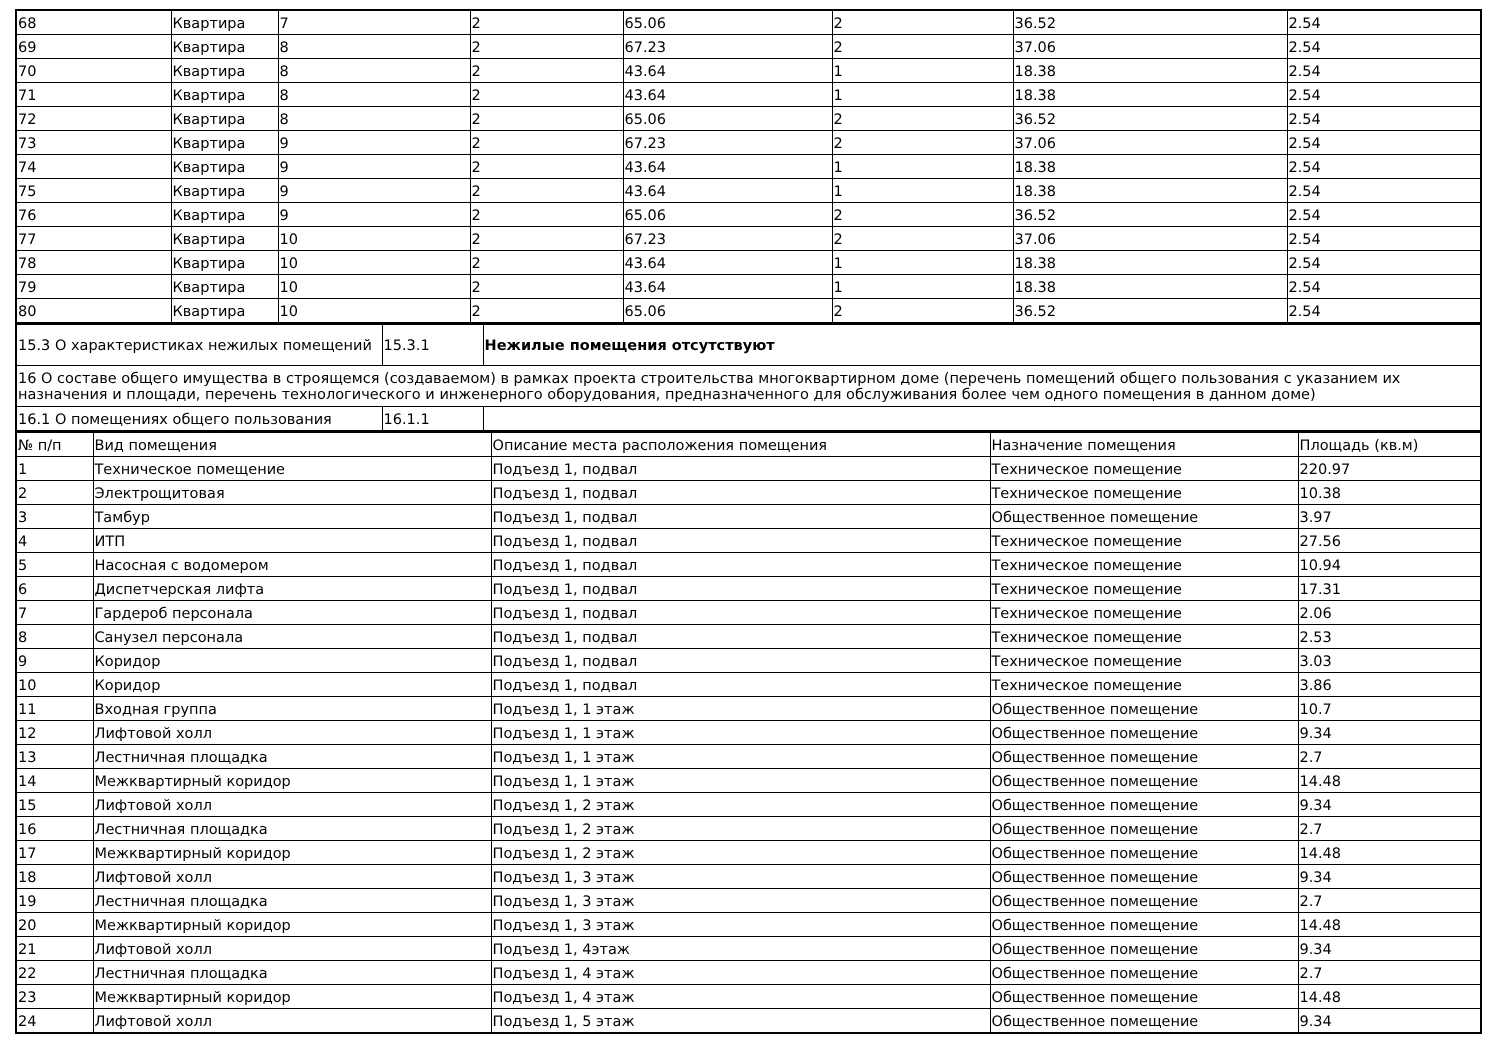| 68 | Квартира | 7 | 2 | 65.06 | 2 | 36.52 | 2.54 |
| 69 | Квартира | 8 | 2 | 67.23 | 2 | 37.06 | 2.54 |
| 70 | Квартира | 8 | 2 | 43.64 | 1 | 18.38 | 2.54 |
| 71 | Квартира | 8 | 2 | 43.64 | 1 | 18.38 | 2.54 |
| 72 | Квартира | 8 | 2 | 65.06 | 2 | 36.52 | 2.54 |
| 73 | Квартира | 9 | 2 | 67.23 | 2 | 37.06 | 2.54 |
| 74 | Квартира | 9 | 2 | 43.64 | 1 | 18.38 | 2.54 |
| 75 | Квартира | 9 | 2 | 43.64 | 1 | 18.38 | 2.54 |
| 76 | Квартира | 9 | 2 | 65.06 | 2 | 36.52 | 2.54 |
| 77 | Квартира | 10 | 2 | 67.23 | 2 | 37.06 | 2.54 |
| 78 | Квартира | 10 | 2 | 43.64 | 1 | 18.38 | 2.54 |
| 79 | Квартира | 10 | 2 | 43.64 | 1 | 18.38 | 2.54 |
| 80 | Квартира | 10 | 2 | 65.06 | 2 | 36.52 | 2.54 |
| 15.3 О характеристиках нежилых помещений | 15.3.1 | Нежилые помещения отсутствуют |
| 16 О составе общего имущества в строящемся (создаваемом) в рамках проекта строительства многоквартирном доме (перечень помещений общего пользования с указанием их назначения и площади, перечень технологического и инженерного оборудования, предназначенного для обслуживания более чем одного помещения в данном доме) | | |
| 16.1 О помещениях общего пользования | 16.1.1 | |
| № п/п | Вид помещения | Описание места расположения помещения | Назначение помещения | Площадь (кв.м) |
| --- | --- | --- | --- | --- |
| 1 | Техническое помещение | Подъезд 1, подвал | Техническое помещение | 220.97 |
| 2 | Электрощитовая | Подъезд 1, подвал | Техническое помещение | 10.38 |
| 3 | Тамбур | Подъезд 1, подвал | Общественное помещение | 3.97 |
| 4 | ИТП | Подъезд 1, подвал | Техническое помещение | 27.56 |
| 5 | Насосная с водомером | Подъезд 1, подвал | Техническое помещение | 10.94 |
| 6 | Диспетчерская лифта | Подъезд 1, подвал | Техническое помещение | 17.31 |
| 7 | Гардероб персонала | Подъезд 1, подвал | Техническое помещение | 2.06 |
| 8 | Санузел персонала | Подъезд 1, подвал | Техническое помещение | 2.53 |
| 9 | Коридор | Подъезд 1, подвал | Техническое помещение | 3.03 |
| 10 | Коридор | Подъезд 1, подвал | Техническое помещение | 3.86 |
| 11 | Входная группа | Подъезд 1, 1 этаж | Общественное помещение | 10.7 |
| 12 | Лифтовой холл | Подъезд 1, 1 этаж | Общественное помещение | 9.34 |
| 13 | Лестничная площадка | Подъезд 1, 1 этаж | Общественное помещение | 2.7 |
| 14 | Межквартирный коридор | Подъезд 1, 1 этаж | Общественное помещение | 14.48 |
| 15 | Лифтовой холл | Подъезд 1, 2 этаж | Общественное помещение | 9.34 |
| 16 | Лестничная площадка | Подъезд 1, 2 этаж | Общественное помещение | 2.7 |
| 17 | Межквартирный коридор | Подъезд 1, 2 этаж | Общественное помещение | 14.48 |
| 18 | Лифтовой холл | Подъезд 1, 3 этаж | Общественное помещение | 9.34 |
| 19 | Лестничная площадка | Подъезд 1, 3 этаж | Общественное помещение | 2.7 |
| 20 | Межквартирный коридор | Подъезд 1, 3 этаж | Общественное помещение | 14.48 |
| 21 | Лифтовой холл | Подъезд 1, 4этаж | Общественное помещение | 9.34 |
| 22 | Лестничная площадка | Подъезд 1, 4 этаж | Общественное помещение | 2.7 |
| 23 | Межквартирный коридор | Подъезд 1, 4 этаж | Общественное помещение | 14.48 |
| 24 | Лифтовой холл | Подъезд 1, 5 этаж | Общественное помещение | 9.34 |